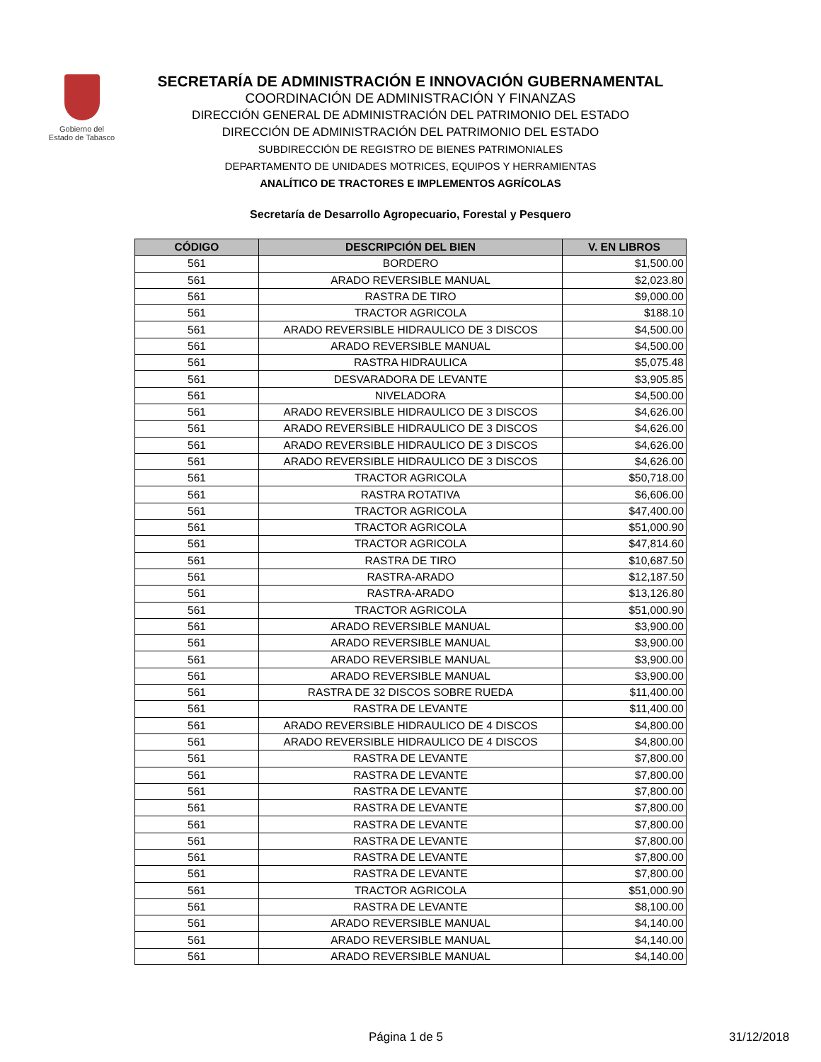Gobierno del
Estado de Tabasco
SECRETARÍA DE ADMINISTRACIÓN E INNOVACIÓN GUBERNAMENTAL
COORDINACIÓN DE ADMINISTRACIÓN Y FINANZAS
DIRECCIÓN GENERAL DE ADMINISTRACIÓN DEL PATRIMONIO DEL ESTADO
DIRECCIÓN DE ADMINISTRACIÓN DEL PATRIMONIO DEL ESTADO
SUBDIRECCIÓN DE REGISTRO DE BIENES PATRIMONIALES
DEPARTAMENTO DE UNIDADES MOTRICES, EQUIPOS Y HERRAMIENTAS
ANALÍTICO DE TRACTORES E IMPLEMENTOS AGRÍCOLAS
Secretaría de Desarrollo Agropecuario, Forestal y Pesquero
| CÓDIGO | DESCRIPCIÓN DEL BIEN | V. EN LIBROS |
| --- | --- | --- |
| 561 | BORDERO | $1,500.00 |
| 561 | ARADO REVERSIBLE MANUAL | $2,023.80 |
| 561 | RASTRA DE TIRO | $9,000.00 |
| 561 | TRACTOR AGRICOLA | $188.10 |
| 561 | ARADO REVERSIBLE HIDRAULICO DE 3 DISCOS | $4,500.00 |
| 561 | ARADO REVERSIBLE MANUAL | $4,500.00 |
| 561 | RASTRA HIDRAULICA | $5,075.48 |
| 561 | DESVARADORA DE LEVANTE | $3,905.85 |
| 561 | NIVELADORA | $4,500.00 |
| 561 | ARADO REVERSIBLE HIDRAULICO DE 3 DISCOS | $4,626.00 |
| 561 | ARADO REVERSIBLE HIDRAULICO DE 3 DISCOS | $4,626.00 |
| 561 | ARADO REVERSIBLE HIDRAULICO DE 3 DISCOS | $4,626.00 |
| 561 | ARADO REVERSIBLE HIDRAULICO DE 3 DISCOS | $4,626.00 |
| 561 | TRACTOR AGRICOLA | $50,718.00 |
| 561 | RASTRA ROTATIVA | $6,606.00 |
| 561 | TRACTOR AGRICOLA | $47,400.00 |
| 561 | TRACTOR AGRICOLA | $51,000.90 |
| 561 | TRACTOR AGRICOLA | $47,814.60 |
| 561 | RASTRA DE TIRO | $10,687.50 |
| 561 | RASTRA-ARADO | $12,187.50 |
| 561 | RASTRA-ARADO | $13,126.80 |
| 561 | TRACTOR AGRICOLA | $51,000.90 |
| 561 | ARADO REVERSIBLE MANUAL | $3,900.00 |
| 561 | ARADO REVERSIBLE MANUAL | $3,900.00 |
| 561 | ARADO REVERSIBLE MANUAL | $3,900.00 |
| 561 | ARADO REVERSIBLE MANUAL | $3,900.00 |
| 561 | RASTRA DE 32 DISCOS SOBRE RUEDA | $11,400.00 |
| 561 | RASTRA DE LEVANTE | $11,400.00 |
| 561 | ARADO REVERSIBLE HIDRAULICO DE 4 DISCOS | $4,800.00 |
| 561 | ARADO REVERSIBLE HIDRAULICO DE 4 DISCOS | $4,800.00 |
| 561 | RASTRA DE LEVANTE | $7,800.00 |
| 561 | RASTRA DE LEVANTE | $7,800.00 |
| 561 | RASTRA DE LEVANTE | $7,800.00 |
| 561 | RASTRA DE LEVANTE | $7,800.00 |
| 561 | RASTRA DE LEVANTE | $7,800.00 |
| 561 | RASTRA DE LEVANTE | $7,800.00 |
| 561 | RASTRA DE LEVANTE | $7,800.00 |
| 561 | RASTRA DE LEVANTE | $7,800.00 |
| 561 | TRACTOR AGRICOLA | $51,000.90 |
| 561 | RASTRA DE LEVANTE | $8,100.00 |
| 561 | ARADO REVERSIBLE MANUAL | $4,140.00 |
| 561 | ARADO REVERSIBLE MANUAL | $4,140.00 |
| 561 | ARADO REVERSIBLE MANUAL | $4,140.00 |
Página 1 de 5 31/12/2018